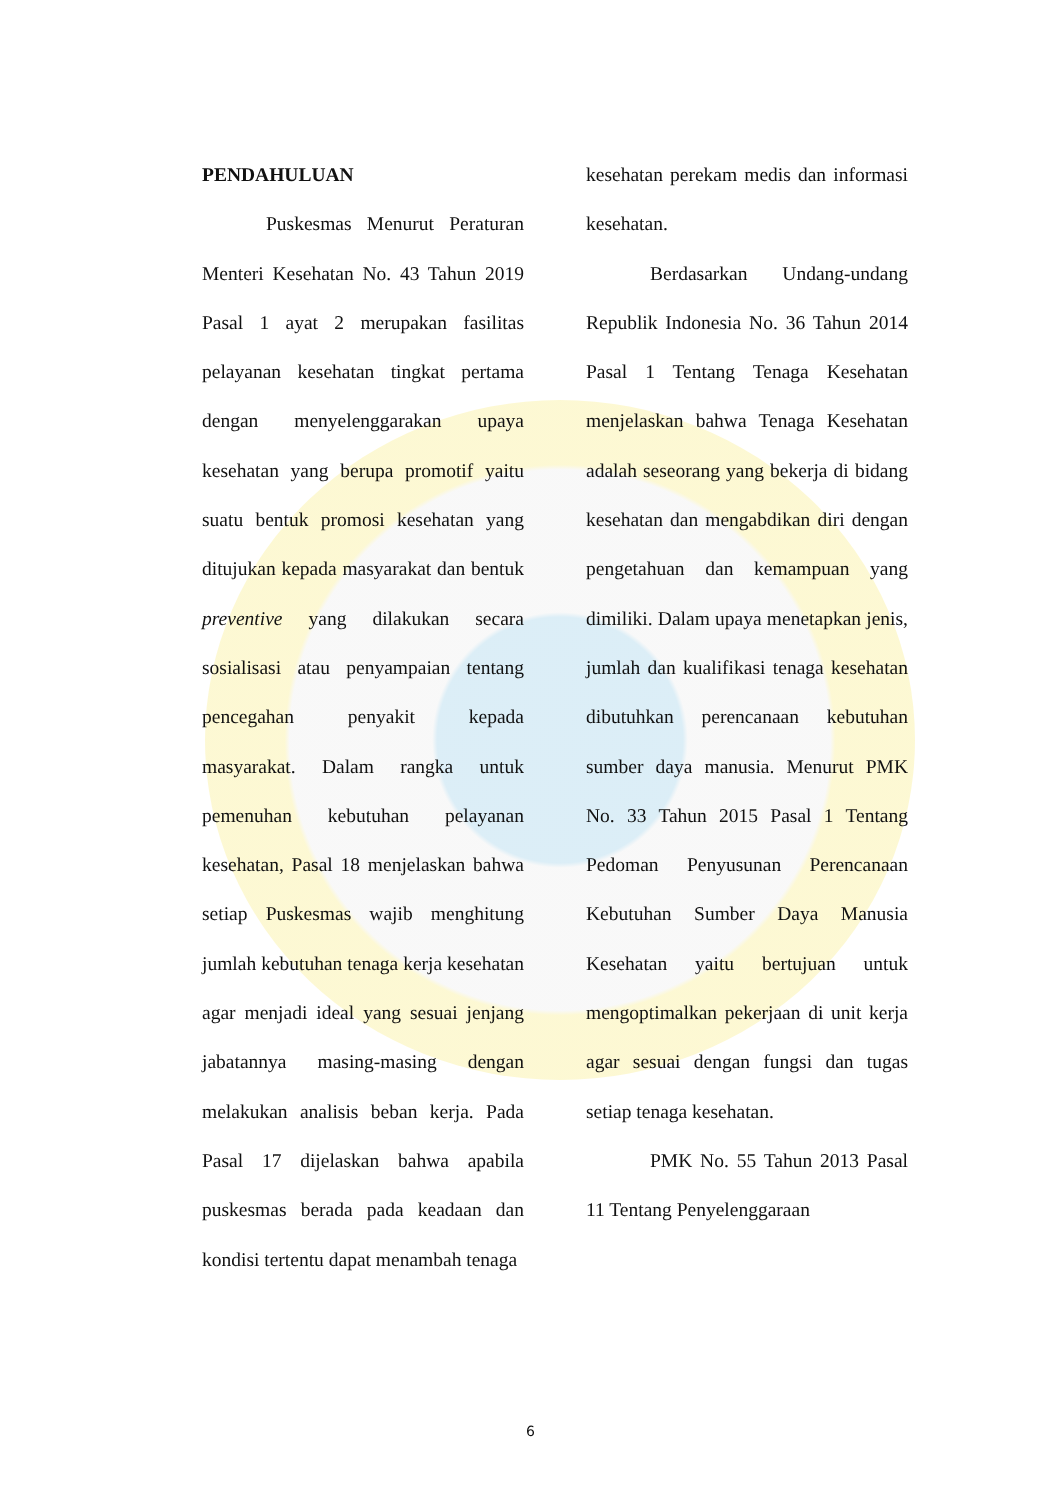PENDAHULUAN
Puskesmas Menurut Peraturan Menteri Kesehatan No. 43 Tahun 2019 Pasal 1 ayat 2 merupakan fasilitas pelayanan kesehatan tingkat pertama dengan menyelenggarakan upaya kesehatan yang berupa promotif yaitu suatu bentuk promosi kesehatan yang ditujukan kepada masyarakat dan bentuk preventive yang dilakukan secara sosialisasi atau penyampaian tentang pencegahan penyakit kepada masyarakat. Dalam rangka untuk pemenuhan kebutuhan pelayanan kesehatan, Pasal 18 menjelaskan bahwa setiap Puskesmas wajib menghitung jumlah kebutuhan tenaga kerja kesehatan agar menjadi ideal yang sesuai jenjang jabatannya masing-masing dengan melakukan analisis beban kerja. Pada Pasal 17 dijelaskan bahwa apabila puskesmas berada pada keadaan dan kondisi tertentu dapat menambah tenaga
kesehatan perekam medis dan informasi kesehatan.
Berdasarkan Undang-undang Republik Indonesia No. 36 Tahun 2014 Pasal 1 Tentang Tenaga Kesehatan menjelaskan bahwa Tenaga Kesehatan adalah seseorang yang bekerja di bidang kesehatan dan mengabdikan diri dengan pengetahuan dan kemampuan yang dimiliki. Dalam upaya menetapkan jenis, jumlah dan kualifikasi tenaga kesehatan dibutuhkan perencanaan kebutuhan sumber daya manusia. Menurut PMK No. 33 Tahun 2015 Pasal 1 Tentang Pedoman Penyusunan Perencanaan Kebutuhan Sumber Daya Manusia Kesehatan yaitu bertujuan untuk mengoptimalkan pekerjaan di unit kerja agar sesuai dengan fungsi dan tugas setiap tenaga kesehatan.
PMK No. 55 Tahun 2013 Pasal 11 Tentang Penyelenggaraan
6